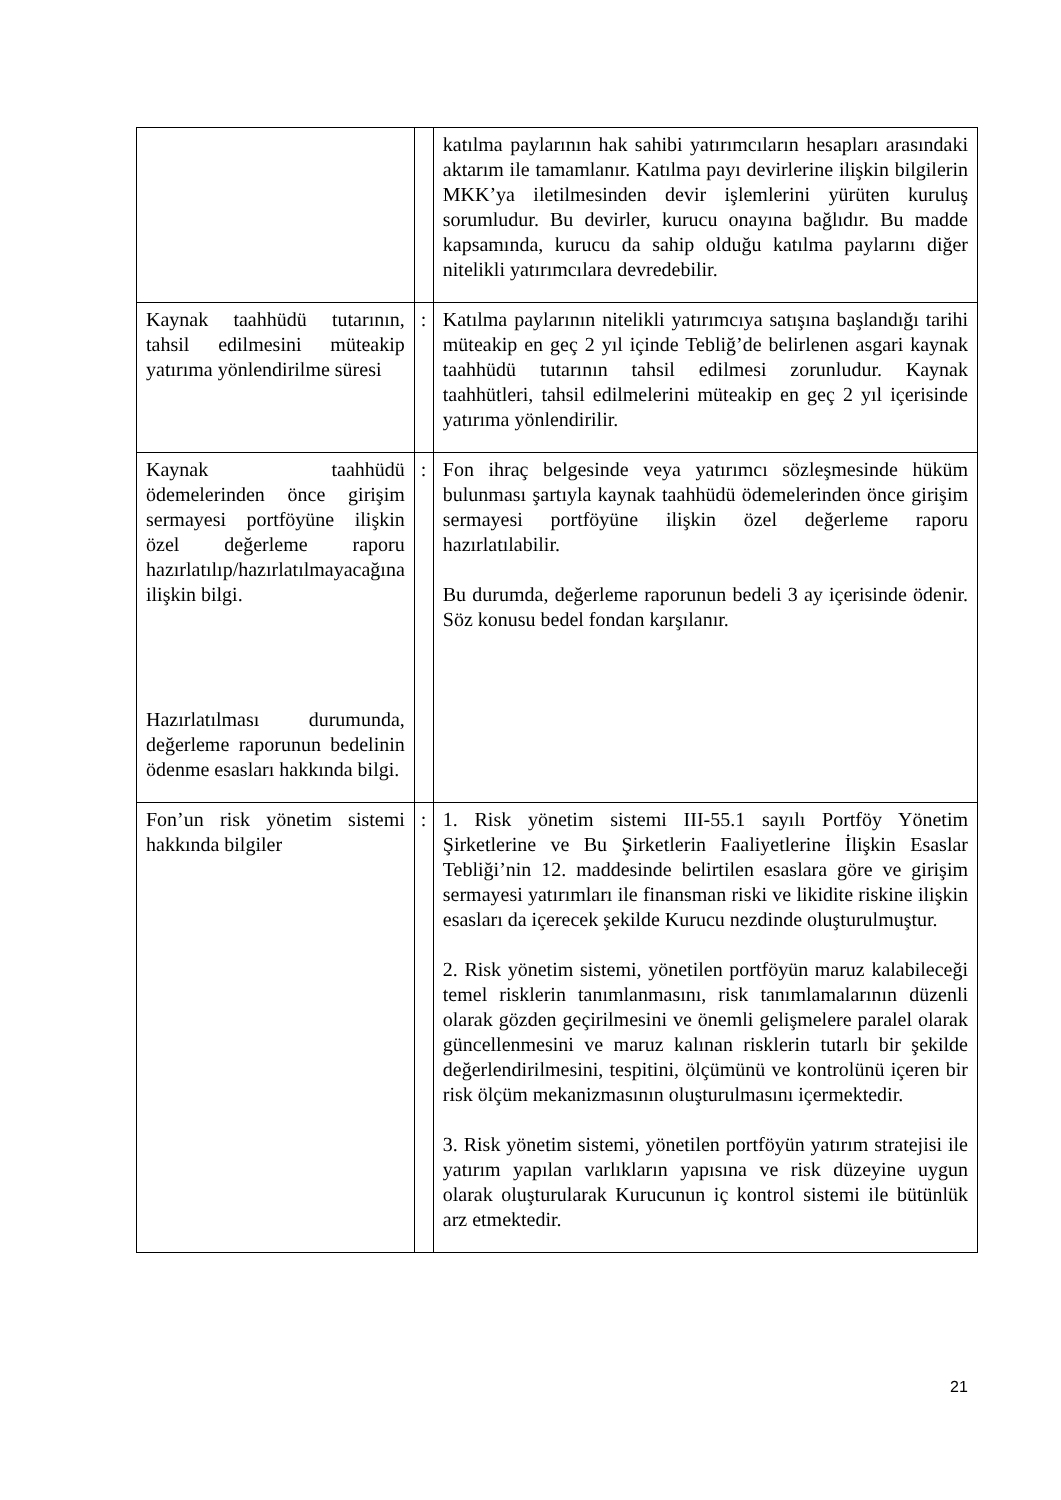| | | katılma paylarının hak sahibi yatırımcıların hesapları arasındaki aktarım ile tamamlanır. Katılma payı devirlerine ilişkin bilgilerin MKK’ya iletilmesinden devir işlemlerini yürüten kuruluş sorumludur. Bu devirler, kurucu onayına bağlıdır. Bu madde kapsamında, kurucu da sahip olduğu katılma paylarını diğer nitelikli yatırımcılara devredebilir. |
| Kaynak taahhüdü tutarının, tahsil edilmesini müteakip yatırıma yönlendirilme süresi | : | Katılma paylarının nitelikli yatırımcıya satışına başlandığı tarihi müteakip en geç 2 yıl içinde Tebliğ’de belirlenen asgari kaynak taahhüdü tutarının tahsil edilmesi zorunludur. Kaynak taahhütleri, tahsil edilmelerini müteakip en geç 2 yıl içerisinde yatırıma yönlendirilir. |
| Kaynak taahhüdü ödemelerinden önce girişim sermayesi portföyüne ilişkin özel değerleme raporu hazırlatılıp/hazırlatılmayacağına ilişkin bilgi. Hazırlatılması durumunda, değerleme raporunun bedelinin ödenme esasları hakkında bilgi. | : | Fon ihraç belgesinde veya yatırımcı sözleşmesinde hüküm bulunması şartıyla kaynak taahhüdü ödemelerinden önce girişim sermayesi portföyüne ilişkin özel değerleme raporu hazırlatılabilir. Bu durumda, değerleme raporunun bedeli 3 ay içerisinde ödenir. Söz konusu bedel fondan karşılanır. |
| Fon’un risk yönetim sistemi hakkında bilgiler | : | 1. Risk yönetim sistemi III-55.1 sayılı Portföy Yönetim Şirketlerine ve Bu Şirketlerin Faaliyetlerine İlişkin Esaslar Tebliği’nin 12. maddesinde belirtilen esaslara göre ve girişim sermayesi yatırımları ile finansman riski ve likidite riskine ilişkin esasları da içerecek şekilde Kurucu nezdinde oluşturulmuştur. 2. Risk yönetim sistemi, yönetilen portföyün maruz kalabileceği temel risklerin tanımlanmasını, risk tanımlamalarının düzenli olarak gözden geçirilmesini ve önemli gelişmelere paralel olarak güncellenmesini ve maruz kalınan risklerin tutarlı bir şekilde değerlendirilmesini, tespitini, ölçümünü ve kontrolünü içeren bir risk ölçüm mekanizmasının oluşturulmasını içermektedir. 3. Risk yönetim sistemi, yönetilen portföyün yatırım stratejisi ile yatırım yapılan varlıkların yapısına ve risk düzeyine uygun olarak oluşturularak Kurucunun iç kontrol sistemi ile bütünlük arz etmektedir. |
21